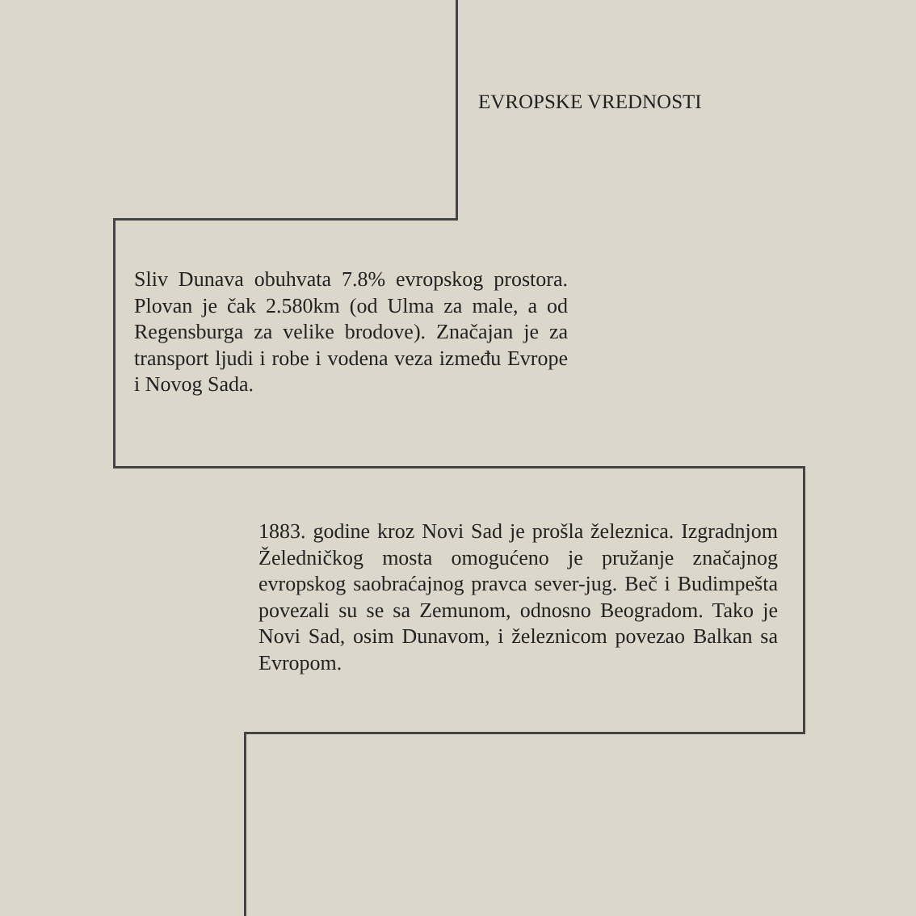EVROPSKE VREDNOSTI
Sliv Dunava obuhvata 7.8% evropskog prostora. Plovan je čak 2.580km (od Ulma za male, a od Regensburga za velike brodove). Značajan je za transport ljudi i robe i vodena veza između Evrope i Novog Sada.
1883. godine kroz Novi Sad je prošla železnica. Izgradnjom Želedničkog mosta omogućeno je pružanje značajnog evropskog saobraćajnog pravca sever-jug. Beč i Budimpešta povezali su se sa Zemunom, odnosno Beogradom. Tako je Novi Sad, osim Dunavom, i železnicom povezao Balkan sa Evropom.